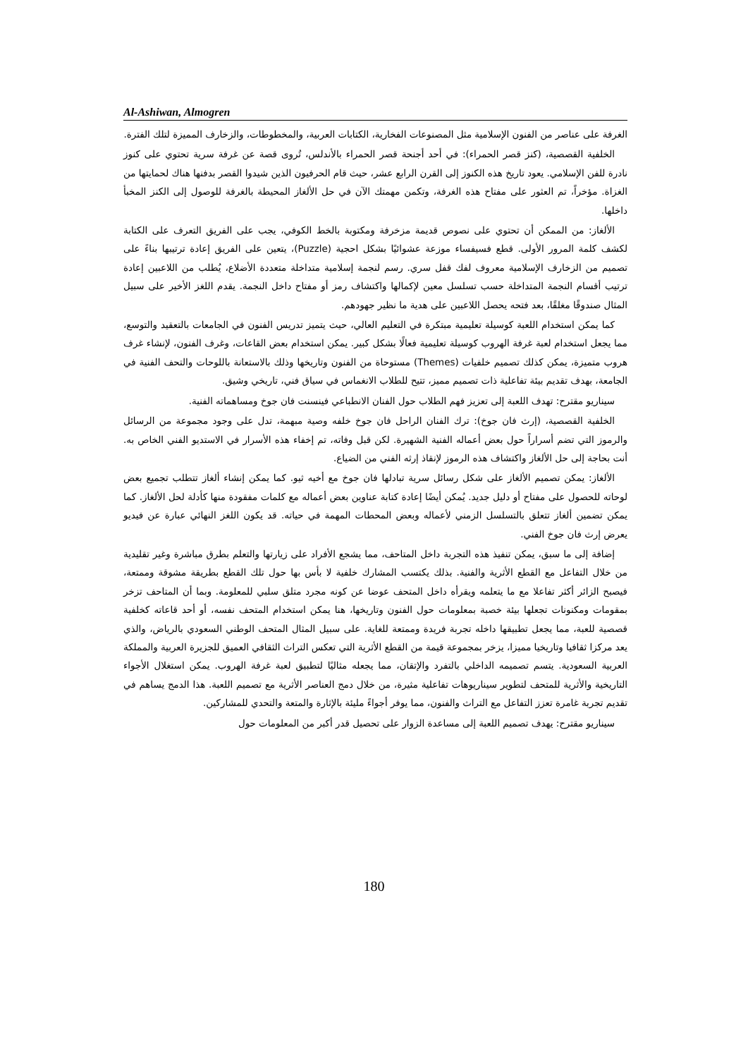Al-Ashiwan, Almogren
الغرفة على عناصر من الفنون الإسلامية مثل المصنوعات الفخارية، الكتابات العربية، والمخطوطات، والزخارف المميزة لتلك الفترة.
الخلفية القصصية، (كنز قصر الحمراء): في أحد أجنحة قصر الحمراء بالأندلس، تُروى قصة عن غرفة سرية تحتوي على كنوز نادرة للفن الإسلامي. يعود تاريخ هذه الكنوز إلى القرن الرابع عشر، حيث قام الحرفيون الذين شيدوا القصر بدفنها هناك لحمايتها من الغزاة. مؤخراً، تم العثور على مفتاح هذه الغرفة، وتكمن مهمتك الآن في حل الألغاز المحيطة بالغرفة للوصول إلى الكنز المخبأ داخلها.
الألغاز: من الممكن أن تحتوي على نصوص قديمة مزخرفة ومكتوبة بالخط الكوفي، يجب على الفريق التعرف على الكتابة لكشف كلمة المرور الأولى. قطع فسيفساء موزعة عشوائيًا بشكل احجية (Puzzle)، يتعين على الفريق إعادة ترتيبها بناءً على تصميم من الزخارف الإسلامية معروف لفك قفل سري. رسم لنجمة إسلامية متداخلة متعددة الأضلاع، يُطلب من اللاعبين إعادة ترتيب أقسام النجمة المتداخلة حسب تسلسل معين لإكمالها واكتشاف رمز أو مفتاح داخل النجمة. يقدم اللغز الأخير على سبيل المثال صندوقًا مغلقًا، بعد فتحه يحصل اللاعبين على هدية ما نظير جهودهم.
كما يمكن استخدام اللعبة كوسيلة تعليمية مبتكرة في التعليم العالي، حيث يتميز تدريس الفنون في الجامعات بالتعقيد والتوسع، مما يجعل استخدام لعبة غرفة الهروب كوسيلة تعليمية فعالًا بشكل كبير. يمكن استخدام بعض القاعات، وغرف الفنون، لإنشاء غرف هروب متميزة، يمكن كذلك تصميم خلفيات (Themes) مستوحاة من الفنون وتاريخها وذلك بالاستعانة باللوحات والتحف الفنية في الجامعة، بهدف تقديم بيئة تفاعلية ذات تصميم مميز، تتيح للطلاب الانغماس في سياق فني، تاريخي وشيق.
سيناريو مقترح: تهدف اللعبة إلى تعزيز فهم الطلاب حول الفنان الانطباعي فينسنت فان جوخ ومساهماته الفنية.
الخلفية القصصية، (إرث فان جوخ): ترك الفنان الراحل فان جوخ خلفه وصية مبهمة، تدل على وجود مجموعة من الرسائل والرموز التي تضم أسراراً حول بعض أعماله الفنية الشهيرة. لكن قبل وفاته، تم إخفاء هذه الأسرار في الاستديو الفني الخاص به. أنت بحاجة إلى حل الألغاز واكتشاف هذه الرموز لإنقاذ إرثه الفني من الضياع.
الألغاز: يمكن تصميم الألغاز على شكل رسائل سرية تبادلها فان جوخ مع أخيه ثيو. كما يمكن إنشاء ألغاز تتطلب تجميع بعض لوحاته للحصول على مفتاح أو دليل جديد. يُمكن أيضًا إعادة كتابة عناوين بعض أعماله مع كلمات مفقودة منها كأدلة لحل الألغاز. كما يمكن تضمين ألغاز تتعلق بالتسلسل الزمني لأعماله وبعض المحطات المهمة في حياته. قد يكون اللغز النهائي عبارة عن فيديو يعرض إرث فان جوخ الفني.
إضافة إلى ما سبق، يمكن تنفيذ هذه التجربة داخل المتاحف، مما يشجع الأفراد على زيارتها والتعلم بطرق مباشرة وغير تقليدية من خلال التفاعل مع القطع الأثرية والفنية. بذلك يكتسب المشارك خلفية لا بأس بها حول تلك القطع بطريقة مشوقة وممتعة، فيصبح الزائر أكثر تفاعلا مع ما يتعلمه ويقرأه داخل المتحف عوضا عن كونه مجرد متلق سلبي للمعلومة. وبما أن المتاحف تزخر بمقومات ومكنونات تجعلها بيئة خصبة بمعلومات حول الفنون وتاريخها، هنا يمكن استخدام المتحف نفسه، أو أحد قاعاته كخلفية قصصية للعبة، مما يجعل تطبيقها داخله تجربة فريدة وممتعة للغاية. على سبيل المثال المتحف الوطني السعودي بالرياض، والذي يعد مركزا ثقافيا وتاريخيا مميزا، يزخر بمجموعة قيمة من القطع الأثرية التي تعكس التراث الثقافي العميق للجزيرة العربية والمملكة العربية السعودية. يتسم تصميمه الداخلي بالتفرد والإتقان، مما يجعله مثاليًا لتطبيق لعبة غرفة الهروب. يمكن استغلال الأجواء التاريخية والأثرية للمتحف لتطوير سيناريوهات تفاعلية مثيرة، من خلال دمج العناصر الأثرية مع تصميم اللعبة. هذا الدمج يساهم في تقديم تجربة غامرة تعزز التفاعل مع التراث والفنون، مما يوفر أجواءً مليئة بالإثارة والمتعة والتحدي للمشاركين.
سيناريو مقترح: يهدف تصميم اللعبة إلى مساعدة الزوار على تحصيل قدر أكبر من المعلومات حول
180